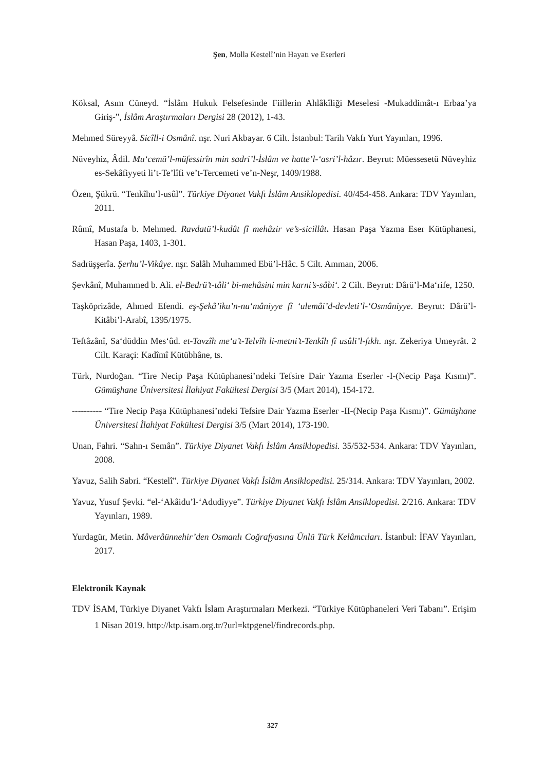Şen, Molla Kestelî’nin Hayatı ve Eserleri
Köksal, Asım Cüneyd. “İslâm Hukuk Felsefesinde Fiillerin Ahlâkîliği Meselesi -Mukaddimât-ı Erbaa’ya Giriş-”, İslâm Araştırmaları Dergisi 28 (2012), 1-43.
Mehmed Süreyyâ. Sicîll-i Osmânî. nşr. Nuri Akbayar. 6 Cilt. İstanbul: Tarih Vakfı Yurt Yayınları, 1996.
Nüveyhiz, Âdil. Mu‘cemü’l-müfessirîn min sadri’l-İslâm ve hatte’l-‘asri’l-hâzır. Beyrut: Müessesetü Nüveyhiz es-Sekâfiyyeti li’t-Te’lîfi ve’t-Tercemeti ve’n-Neşr, 1409/1988.
Özen, Şükrü. “Tenkîhu’l-usûl”. Türkiye Diyanet Vakfı İslâm Ansiklopedisi. 40/454-458. Ankara: TDV Yayınları, 2011.
Rûmî, Mustafa b. Mehmed. Ravdatü’l-kudât fî mehâzir ve’s-sicillât. Hasan Paşa Yazma Eser Kütüphanesi, Hasan Paşa, 1403, 1-301.
Sadrüşşerîa. Şerhu’l-Vikâye. nşr. Salâh Muhammed Ebü’l-Hâc. 5 Cilt. Amman, 2006.
Şevkânî, Muhammed b. Ali. el-Bedrü’t-tâli‘ bi-mehâsini min karni’s-sâbi‘. 2 Cilt. Beyrut: Dârü’l-Ma‘rife, 1250.
Taşköprizâde, Ahmed Efendi. eş-Şekâ’iku’n-nu‘mâniyye fî ‘ulemâi’d-devleti’l-‘Osmâniyye. Beyrut: Dârü’l-Kitâbi’l-Arabî, 1395/1975.
Teftâzânî, Sa‘düddin Mes‘ûd. et-Tavzîh me‘a’t-Telvîh li-metni’t-Tenkîh fî usûli’l-fıkh. nşr. Zekeriya Umeyrât. 2 Cilt. Karaçi: Kadîmî Kütübhâne, ts.
Türk, Nurdoğan. “Tire Necip Paşa Kütüphanesi’ndeki Tefsire Dair Yazma Eserler -I-(Necip Paşa Kısmı)”. Gümüşhane Üniversitesi İlahiyat Fakültesi Dergisi 3/5 (Mart 2014), 154-172.
---------- “Tire Necip Paşa Kütüphanesi’ndeki Tefsire Dair Yazma Eserler -II-(Necip Paşa Kısmı)”. Gümüşhane Üniversitesi İlahiyat Fakültesi Dergisi 3/5 (Mart 2014), 173-190.
Unan, Fahri. “Sahn-ı Semân”. Türkiye Diyanet Vakfı İslâm Ansiklopedisi. 35/532-534. Ankara: TDV Yayınları, 2008.
Yavuz, Salih Sabri. “Kestelî”. Türkiye Diyanet Vakfı İslâm Ansiklopedisi. 25/314. Ankara: TDV Yayınları, 2002.
Yavuz, Yusuf Şevki. “el-‘Akâidu’l-‘Adudiyye”. Türkiye Diyanet Vakfı İslâm Ansiklopedisi. 2/216. Ankara: TDV Yayınları, 1989.
Yurdagür, Metin. Mâverâünnehir’den Osmanlı Coğrafyasına Ünlü Türk Kelâmcıları. İstanbul: İFAV Yayınları, 2017.
Elektronik Kaynak
TDV İSAM, Türkiye Diyanet Vakfı İslam Araştırmaları Merkezi. “Türkiye Kütüphaneleri Veri Tabanı”. Erişim 1 Nisan 2019. http://ktp.isam.org.tr/?url=ktpgenel/findrecords.php.
327